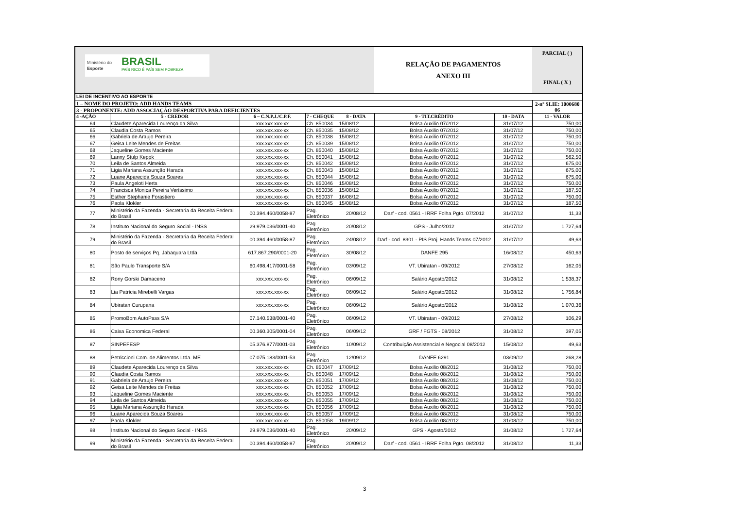| Ministério do Esporte BRASIL PAÍS RICO É PAÍS SEM POBREZA | | | | | RELAÇÃO DE PAGAMENTOS ANEXO III | | PARCIAL ( ) FINAL ( X ) |
| LEI DE INCENTIVO AO ESPORTE | | | | | | | |
| 1 – NOME DO PROJETO: ADD HANDS TEAMS | | | | | | | 2-nº SLIE: 1000680 06 |
| 3 - PROPONENTE: ADD ASSOCIAÇÃO DESPORTIVA PARA DEFICIENTES | | | | | | | |
| 4 -AÇÃO | 5 - CREDOR | 6 – C.N.P.J./C.P.F. | 7 - CHEQUE | 8 - DATA | 9 - TIT.CRÉDITO | 10 - DATA | 11 - VALOR |
| 64 | Claudete Aparecida Lourenço da Silva | xxx.xxx.xxx-xx | Ch. 850034 | 15/08/12 | Bolsa Auxilio 07/2012 | 31/07/12 | 750,00 |
| 65 | Claudia Costa Ramos | xxx.xxx.xxx-xx | Ch. 850035 | 15/08/12 | Bolsa Auxilio 07/2012 | 31/07/12 | 750,00 |
| 66 | Gabriela de Araujo Pereira | xxx.xxx.xxx-xx | Ch. 850038 | 15/08/12 | Bolsa Auxilio 07/2012 | 31/07/12 | 750,00 |
| 67 | Geisa Leite Mendes de Freitas | xxx.xxx.xxx-xx | Ch. 850039 | 15/08/12 | Bolsa Auxilio 07/2012 | 31/07/12 | 750,00 |
| 68 | Jaqueline Gomes Maciente | xxx.xxx.xxx-xx | Ch. 850040 | 15/08/12 | Bolsa Auxilio 07/2012 | 31/07/12 | 750,00 |
| 69 | Lanny Stulp Keppk | xxx.xxx.xxx-xx | Ch. 850041 | 15/08/12 | Bolsa Auxilio 07/2012 | 31/07/12 | 562,50 |
| 70 | Leila de Santos Almeida | xxx.xxx.xxx-xx | Ch. 850042 | 15/08/12 | Bolsa Auxilio 07/2012 | 31/07/12 | 675,00 |
| 71 | Ligia Mariana Assunção Harada | xxx.xxx.xxx-xx | Ch. 850043 | 15/08/12 | Bolsa Auxilio 07/2012 | 31/07/12 | 675,00 |
| 72 | Luane Aparecida Souza Soares | xxx.xxx.xxx-xx | Ch. 850044 | 15/08/12 | Bolsa Auxilio 07/2012 | 31/07/12 | 675,00 |
| 73 | Paula Angeloti Herts | xxx.xxx.xxx-xx | Ch. 850046 | 15/08/12 | Bolsa Auxilio 07/2012 | 31/07/12 | 750,00 |
| 74 | Francisca Monica Pereira Veríssimo | xxx.xxx.xxx-xx | Ch. 850036 | 15/08/12 | Bolsa Auxilio 07/2012 | 31/07/12 | 187,50 |
| 75 | Esther Stephanie Forastiero | xxx.xxx.xxx-xx | Ch. 850037 | 16/08/12 | Bolsa Auxilio 07/2012 | 31/07/12 | 750,00 |
| 76 | Paola Klokler | xxx.xxx.xxx-xx | Ch. 850045 | 15/08/12 | Bolsa Auxilio 07/2012 | 31/07/12 | 187,50 |
| 77 | Ministério da Fazenda - Secretaria da Receita Federal do Brasil | 00.394.460/0058-87 | Pag. Eletrônico | 20/08/12 | Darf - cod. 0561 - IRRF Folha Pgto. 07/2012 | 31/07/12 | 11,33 |
| 78 | Instituto Nacional do Seguro Social - INSS | 29.979.036/0001-40 | Pag. Eletrônico | 20/08/12 | GPS - Julho/2012 | 31/07/12 | 1.727,64 |
| 79 | Ministério da Fazenda - Secretaria da Receita Federal do Brasil | 00.394.460/0058-87 | Pag. Eletrônico | 24/08/12 | Darf - cod. 8301 - PIS Proj. Hands Teams 07/2012 | 31/07/12 | 49,63 |
| 80 | Posto de serviços Pq. Jabaquara Ltda. | 617.867.290/0001-20 | Pag. Eletrônico | 30/08/12 | DANFE 295 | 16/08/12 | 450,63 |
| 81 | São Paulo Transporte S/A | 60.498.417/0001-58 | Pag. Eletrônico | 03/09/12 | VT. Ubiratan - 09/2012 | 27/08/12 | 162,05 |
| 82 | Rony Gorski Damaceno | xxx.xxx.xxx-xx | Pag. Eletrônico | 06/09/12 | Salário Agosto/2012 | 31/08/12 | 1.538,37 |
| 83 | Lia Patrícia Mirebelli Vargas | xxx.xxx.xxx-xx | Pag. Eletrônico | 06/09/12 | Salário Agosto/2012 | 31/08/12 | 1.756,84 |
| 84 | Ubiratan Curupana | xxx.xxx.xxx-xx | Pag. Eletrônico | 06/09/12 | Salário Agosto/2012 | 31/08/12 | 1.070,36 |
| 85 | PromoBom AutoPass S/A | 07.140.538/0001-40 | Pag. Eletrônico | 06/09/12 | VT. Ubiratan - 09/2012 | 27/08/12 | 106,29 |
| 86 | Caixa Economica Federal | 00.360.305/0001-04 | Pag. Eletrônico | 06/09/12 | GRF / FGTS - 08/2012 | 31/08/12 | 397,05 |
| 87 | SINPEFESP | 05.376.877/0001-03 | Pag. Eletrônico | 10/09/12 | Contribuição Assistencial e Negocial 08/2012 | 15/08/12 | 49,63 |
| 88 | Petriccioni Com. de Alimentos Ltda. ME | 07.075.183/0001-53 | Pag. Eletrônico | 12/09/12 | DANFE 6291 | 03/09/12 | 268,28 |
| 89 | Claudete Aparecida Lourenço da Silva | xxx.xxx.xxx-xx | Ch. 850047 | 17/09/12 | Bolsa Auxilio 08/2012 | 31/08/12 | 750,00 |
| 90 | Claudia Costa Ramos | xxx.xxx.xxx-xx | Ch. 850048 | 17/09/12 | Bolsa Auxilio 08/2012 | 31/08/12 | 750,00 |
| 91 | Gabriela de Araujo Pereira | xxx.xxx.xxx-xx | Ch. 850051 | 17/09/12 | Bolsa Auxilio 08/2012 | 31/08/12 | 750,00 |
| 92 | Geisa Leite Mendes de Freitas | xxx.xxx.xxx-xx | Ch. 850052 | 17/09/12 | Bolsa Auxilio 08/2012 | 31/08/12 | 750,00 |
| 93 | Jaqueline Gomes Maciente | xxx.xxx.xxx-xx | Ch. 850053 | 17/09/12 | Bolsa Auxilio 08/2012 | 31/08/12 | 750,00 |
| 94 | Leila de Santos Almeida | xxx.xxx.xxx-xx | Ch. 850055 | 17/09/12 | Bolsa Auxilio 08/2012 | 31/08/12 | 750,00 |
| 95 | Ligia Mariana Assunção Harada | xxx.xxx.xxx-xx | Ch. 850056 | 17/09/12 | Bolsa Auxilio 08/2012 | 31/08/12 | 750,00 |
| 96 | Luane Aparecida Souza Soares | xxx.xxx.xxx-xx | Ch. 850057 | 17/09/12 | Bolsa Auxilio 08/2012 | 31/08/12 | 750,00 |
| 97 | Paola Klokler | xxx.xxx.xxx-xx | Ch. 850058 | 19/09/12 | Bolsa Auxilio 08/2012 | 31/08/12 | 750,00 |
| 98 | Instituto Nacional do Seguro Social - INSS | 29.979.036/0001-40 | Pag. Eletrônico | 20/09/12 | GPS - Agosto/2012 | 31/08/12 | 1.727,64 |
| 99 | Ministério da Fazenda - Secretaria da Receita Federal do Brasil | 00.394.460/0058-87 | Pag. Eletrônico | 20/09/12 | Darf - cod. 0561 - IRRF Folha Pgto. 08/2012 | 31/08/12 | 11,33 |
3